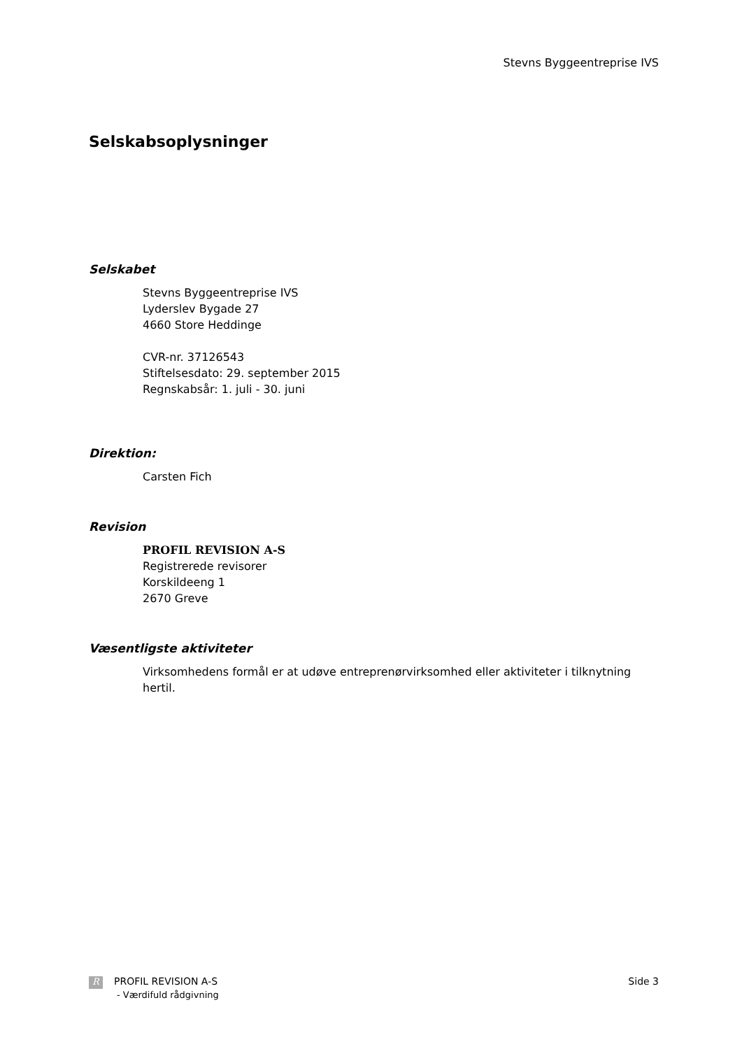Stevns Byggeentreprise IVS
Selskabsoplysninger
Selskabet
Stevns Byggeentreprise IVS
Lyderslev Bygade 27
4660 Store Heddinge
CVR-nr. 37126543
Stiftelsesdato: 29. september 2015
Regnskabsår: 1. juli - 30. juni
Direktion:
Carsten Fich
Revision
PROFIL REVISION A-S
Registrerede revisorer
Korskildeeng 1
2670 Greve
Væsentligste aktiviteter
Virksomhedens formål er at udøve entreprenørvirksomhed eller aktiviteter i tilknytning hertil.
R PROFIL REVISION A-S
- Værdifuld rådgivning
Side 3